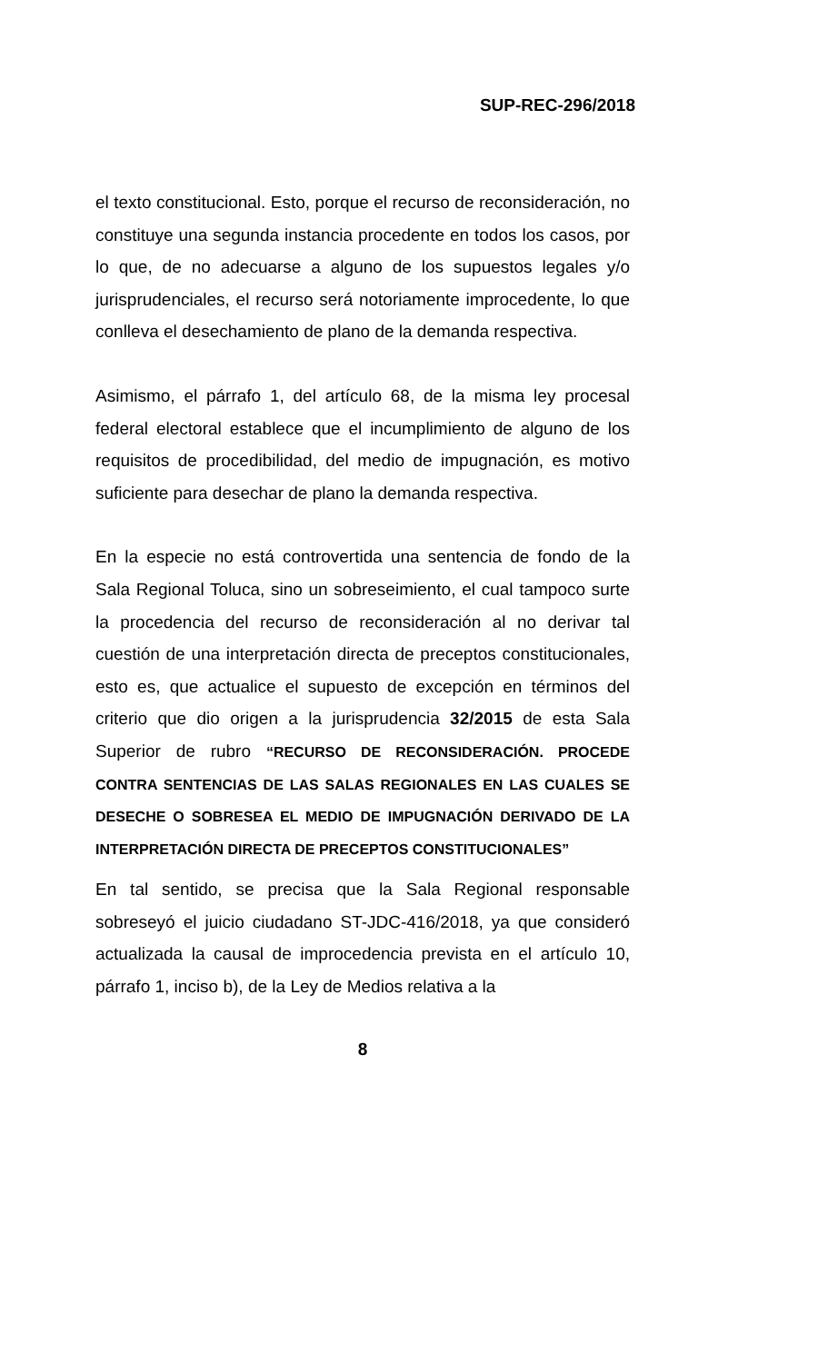SUP-REC-296/2018
el texto constitucional. Esto, porque el recurso de reconsideración, no constituye una segunda instancia procedente en todos los casos, por lo que, de no adecuarse a alguno de los supuestos legales y/o jurisprudenciales, el recurso será notoriamente improcedente, lo que conlleva el desechamiento de plano de la demanda respectiva.
Asimismo, el párrafo 1, del artículo 68, de la misma ley procesal federal electoral establece que el incumplimiento de alguno de los requisitos de procedibilidad, del medio de impugnación, es motivo suficiente para desechar de plano la demanda respectiva.
En la especie no está controvertida una sentencia de fondo de la Sala Regional Toluca, sino un sobreseimiento, el cual tampoco surte la procedencia del recurso de reconsideración al no derivar tal cuestión de una interpretación directa de preceptos constitucionales, esto es, que actualice el supuesto de excepción en términos del criterio que dio origen a la jurisprudencia 32/2015 de esta Sala Superior de rubro “RECURSO DE RECONSIDERACIÓN. PROCEDE CONTRA SENTENCIAS DE LAS SALAS REGIONALES EN LAS CUALES SE DESECHE O SOBRESEA EL MEDIO DE IMPUGNACIÓN DERIVADO DE LA INTERPRETACIÓN DIRECTA DE PRECEPTOS CONSTITUCIONALES”
En tal sentido, se precisa que la Sala Regional responsable sobreseyó el juicio ciudadano ST-JDC-416/2018, ya que consideró actualizada la causal de improcedencia prevista en el artículo 10, párrafo 1, inciso b), de la Ley de Medios relativa a la
8